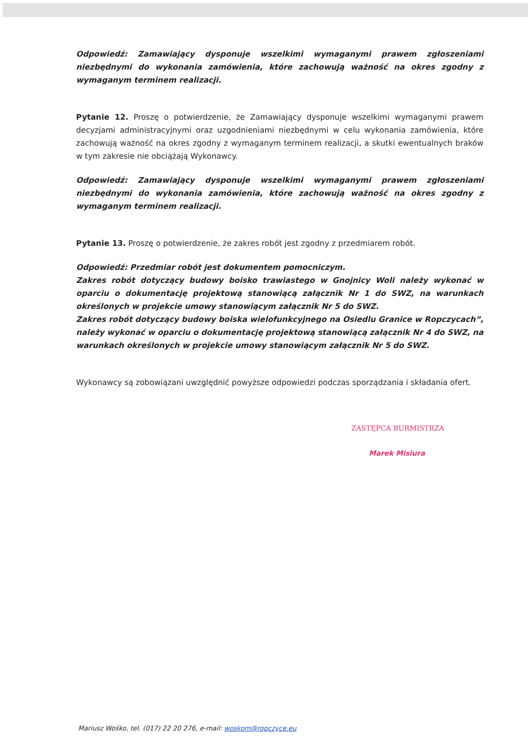Odpowiedź: Zamawiający dysponuje wszelkimi wymaganymi prawem zgłoszeniami niezbędnymi do wykonania zamówienia, które zachowują ważność na okres zgodny z wymaganym terminem realizacji.
Pytanie 12. Proszę o potwierdzenie, że Zamawiający dysponuje wszelkimi wymaganymi prawem decyzjami administracyjnymi oraz uzgodnieniami niezbędnymi w celu wykonania zamówienia, które zachowują ważność na okres zgodny z wymaganym terminem realizacji, a skutki ewentualnych braków w tym zakresie nie obciążają Wykonawcy.
Odpowiedź: Zamawiający dysponuje wszelkimi wymaganymi prawem zgłoszeniami niezbędnymi do wykonania zamówienia, które zachowują ważność na okres zgodny z wymaganym terminem realizacji.
Pytanie 13. Proszę o potwierdzenie, że zakres robót jest zgodny z przedmiarem robót.
Odpowiedź: Przedmiar robót jest dokumentem pomocniczym.
Zakres robót dotyczący budowy boisko trawiastego w Gnojnicy Woli należy wykonać w oparciu o dokumentację projektową stanowiącą załącznik Nr 1 do SWZ, na warunkach określonych w projekcie umowy stanowiącym załącznik Nr 5 do SWZ.
Zakres robót dotyczący budowy boiska wielofunkcyjnego na Osiedlu Granice w Ropczycach”, należy wykonać w oparciu o dokumentację projektową stanowiącą załącznik Nr 4 do SWZ, na warunkach określonych w projekcie umowy stanowiącym załącznik Nr 5 do SWZ.
Wykonawcy są zobowiązani uwzględnić powyższe odpowiedzi podczas sporządzania i składania ofert.
ZASTĘPCA BURMISTRZA
Marek Misiura
Mariusz Wośko, tel. (017) 22 20 276, e-mail: woskom@ropczyce.eu